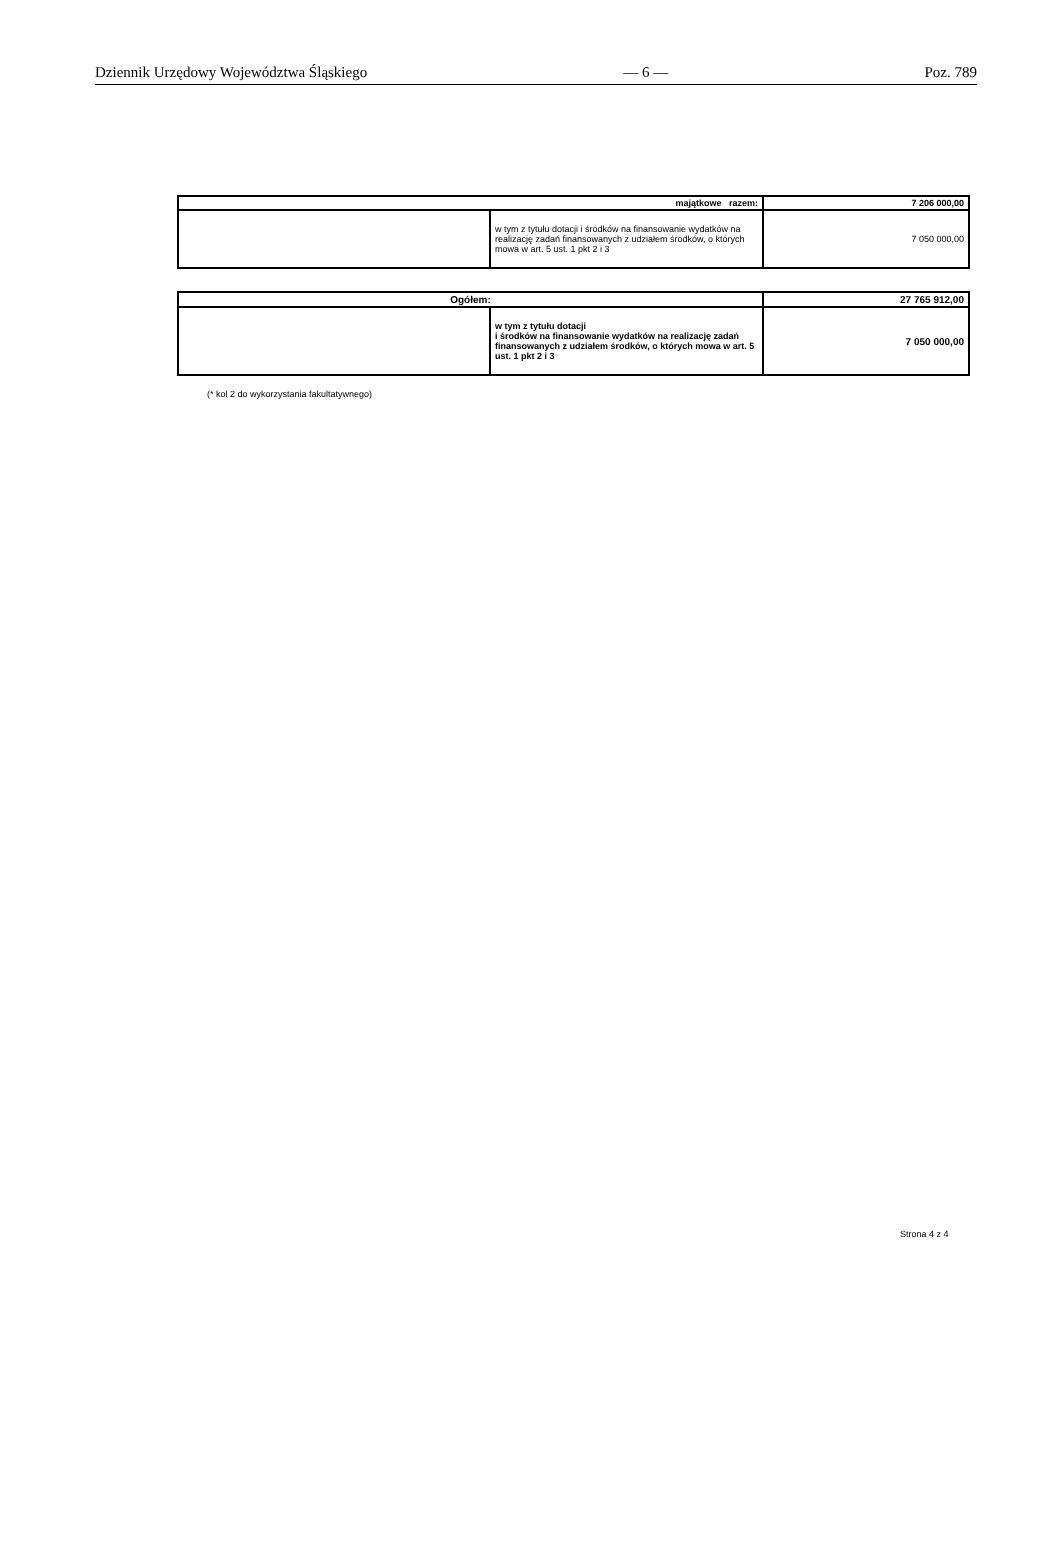Dziennik Urzędowy Województwa Śląskiego — 6 — Poz. 789
| majątkowe razem: | | 7 206 000,00 |
| | w tym z tytułu dotacji i środków na finansowanie wydatków na realizację zadań finansowanych z udziałem środków, o których mowa w art. 5 ust. 1 pkt 2 i 3 | 7 050 000,00 |
| Ogółem: | | 27 765 912,00 |
| | w tym z tytułu dotacji i środków na finansowanie wydatków na realizację zadań finansowanych z udziałem środków, o których mowa w art. 5 ust. 1 pkt 2 i 3 | 7 050 000,00 |
(* kol 2 do wykorzystania fakultatywnego)
Strona 4 z 4